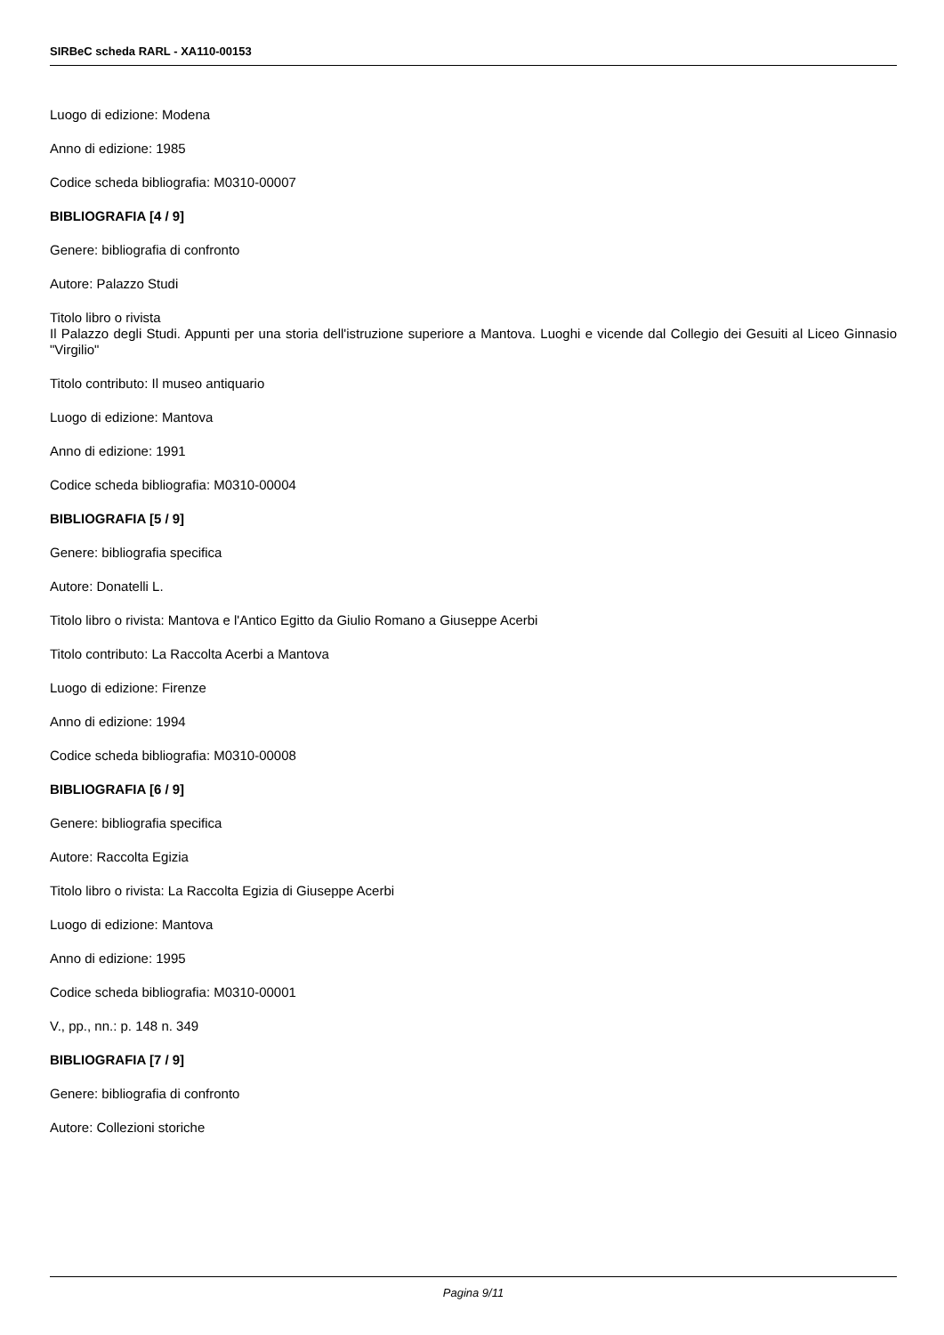SIRBeC scheda RARL - XA110-00153
Luogo di edizione: Modena
Anno di edizione: 1985
Codice scheda bibliografia: M0310-00007
BIBLIOGRAFIA [4 / 9]
Genere: bibliografia di confronto
Autore: Palazzo Studi
Titolo libro o rivista
Il Palazzo degli Studi. Appunti per una storia dell'istruzione superiore a Mantova. Luoghi e vicende dal Collegio dei Gesuiti al Liceo Ginnasio "Virgilio"
Titolo contributo: Il museo antiquario
Luogo di edizione: Mantova
Anno di edizione: 1991
Codice scheda bibliografia: M0310-00004
BIBLIOGRAFIA [5 / 9]
Genere: bibliografia specifica
Autore: Donatelli L.
Titolo libro o rivista: Mantova e l'Antico Egitto da Giulio Romano a Giuseppe Acerbi
Titolo contributo: La Raccolta Acerbi a Mantova
Luogo di edizione: Firenze
Anno di edizione: 1994
Codice scheda bibliografia: M0310-00008
BIBLIOGRAFIA [6 / 9]
Genere: bibliografia specifica
Autore: Raccolta Egizia
Titolo libro o rivista: La Raccolta Egizia di Giuseppe Acerbi
Luogo di edizione: Mantova
Anno di edizione: 1995
Codice scheda bibliografia: M0310-00001
V., pp., nn.: p. 148 n. 349
BIBLIOGRAFIA [7 / 9]
Genere: bibliografia di confronto
Autore: Collezioni storiche
Pagina 9/11